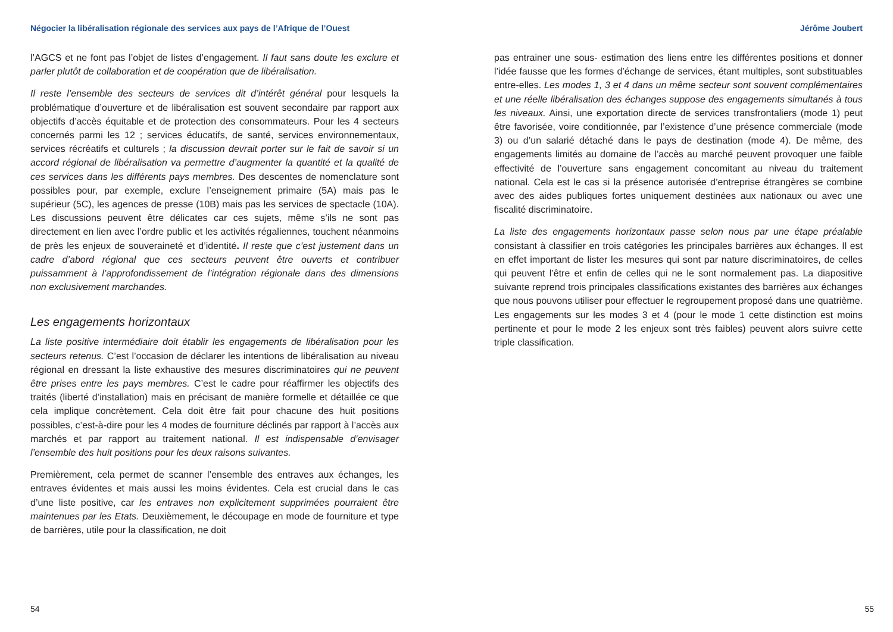Négocier la libéralisation régionale des services aux pays de l’Afrique de l’Ouest
l’AGCS et ne font pas l’objet de listes d’engagement. Il faut sans doute les exclure et parler plutôt de collaboration et de coopération que de libéralisation.
Il reste l’ensemble des secteurs de services dit d’intérêt général pour lesquels la problématique d’ouverture et de libéralisation est souvent secondaire par rapport aux objectifs d’accès équitable et de protection des consommateurs. Pour les 4 secteurs concernés parmi les 12 ; services éducatifs, de santé, services environnementaux, services récréatifs et culturels ; la discussion devrait porter sur le fait de savoir si un accord régional de libéralisation va permettre d’augmenter la quantité et la qualité de ces services dans les différents pays membres. Des descentes de nomenclature sont possibles pour, par exemple, exclure l’enseignement primaire (5A) mais pas le supérieur (5C), les agences de presse (10B) mais pas les services de spectacle (10A). Les discussions peuvent être délicates car ces sujets, même s’ils ne sont pas directement en lien avec l’ordre public et les activités régaliennes, touchent néanmoins de près les enjeux de souveraineté et d’identité. Il reste que c’est justement dans un cadre d’abord régional que ces secteurs peuvent être ouverts et contribuer puissamment à l’approfondissement de l’intégration régionale dans des dimensions non exclusivement marchandes.
Les engagements horizontaux
La liste positive intermédiaire doit établir les engagements de libéralisation pour les secteurs retenus. C’est l’occasion de déclarer les intentions de libéralisation au niveau régional en dressant la liste exhaustive des mesures discriminatoires qui ne peuvent être prises entre les pays membres. C’est le cadre pour réaffirmer les objectifs des traités (liberté d’installation) mais en précisant de manière formelle et détaillée ce que cela implique concrètement. Cela doit être fait pour chacune des huit positions possibles, c’est-à-dire pour les 4 modes de fourniture déclinés par rapport à l’accès aux marchés et par rapport au traitement national. Il est indispensable d’envisager l’ensemble des huit positions pour les deux raisons suivantes.
Premièrement, cela permet de scanner l’ensemble des entraves aux échanges, les entraves évidentes et mais aussi les moins évidentes. Cela est crucial dans le cas d’une liste positive, car les entraves non explicitement supprimées pourraient être maintenues par les Etats. Deuxièmement, le découpage en mode de fourniture et type de barrières, utile pour la classification, ne doit
54
Jérôme Joubert
pas entrainer une sous- estimation des liens entre les différentes positions et donner l’idée fausse que les formes d’échange de services, étant multiples, sont substituables entre-elles. Les modes 1, 3 et 4 dans un même secteur sont souvent complémentaires et une réelle libéralisation des échanges suppose des engagements simultanés à tous les niveaux. Ainsi, une exportation directe de services transfrontaliers (mode 1) peut être favorisée, voire conditionnée, par l’existence d’une présence commerciale (mode 3) ou d’un salarié détaché dans le pays de destination (mode 4). De même, des engagements limités au domaine de l’accès au marché peuvent provoquer une faible effectivité de l’ouverture sans engagement concomitant au niveau du traitement national. Cela est le cas si la présence autorisée d’entreprise étrangères se combine avec des aides publiques fortes uniquement destinées aux nationaux ou avec une fiscalité discriminatoire.
La liste des engagements horizontaux passe selon nous par une étape préalable consistant à classifier en trois catégories les principales barrières aux échanges. Il est en effet important de lister les mesures qui sont par nature discriminatoires, de celles qui peuvent l’être et enfin de celles qui ne le sont normalement pas. La diapositive suivante reprend trois principales classifications existantes des barrières aux échanges que nous pouvons utiliser pour effectuer le regroupement proposé dans une quatrième. Les engagements sur les modes 3 et 4 (pour le mode 1 cette distinction est moins pertinente et pour le mode 2 les enjeux sont très faibles) peuvent alors suivre cette triple classification.
55